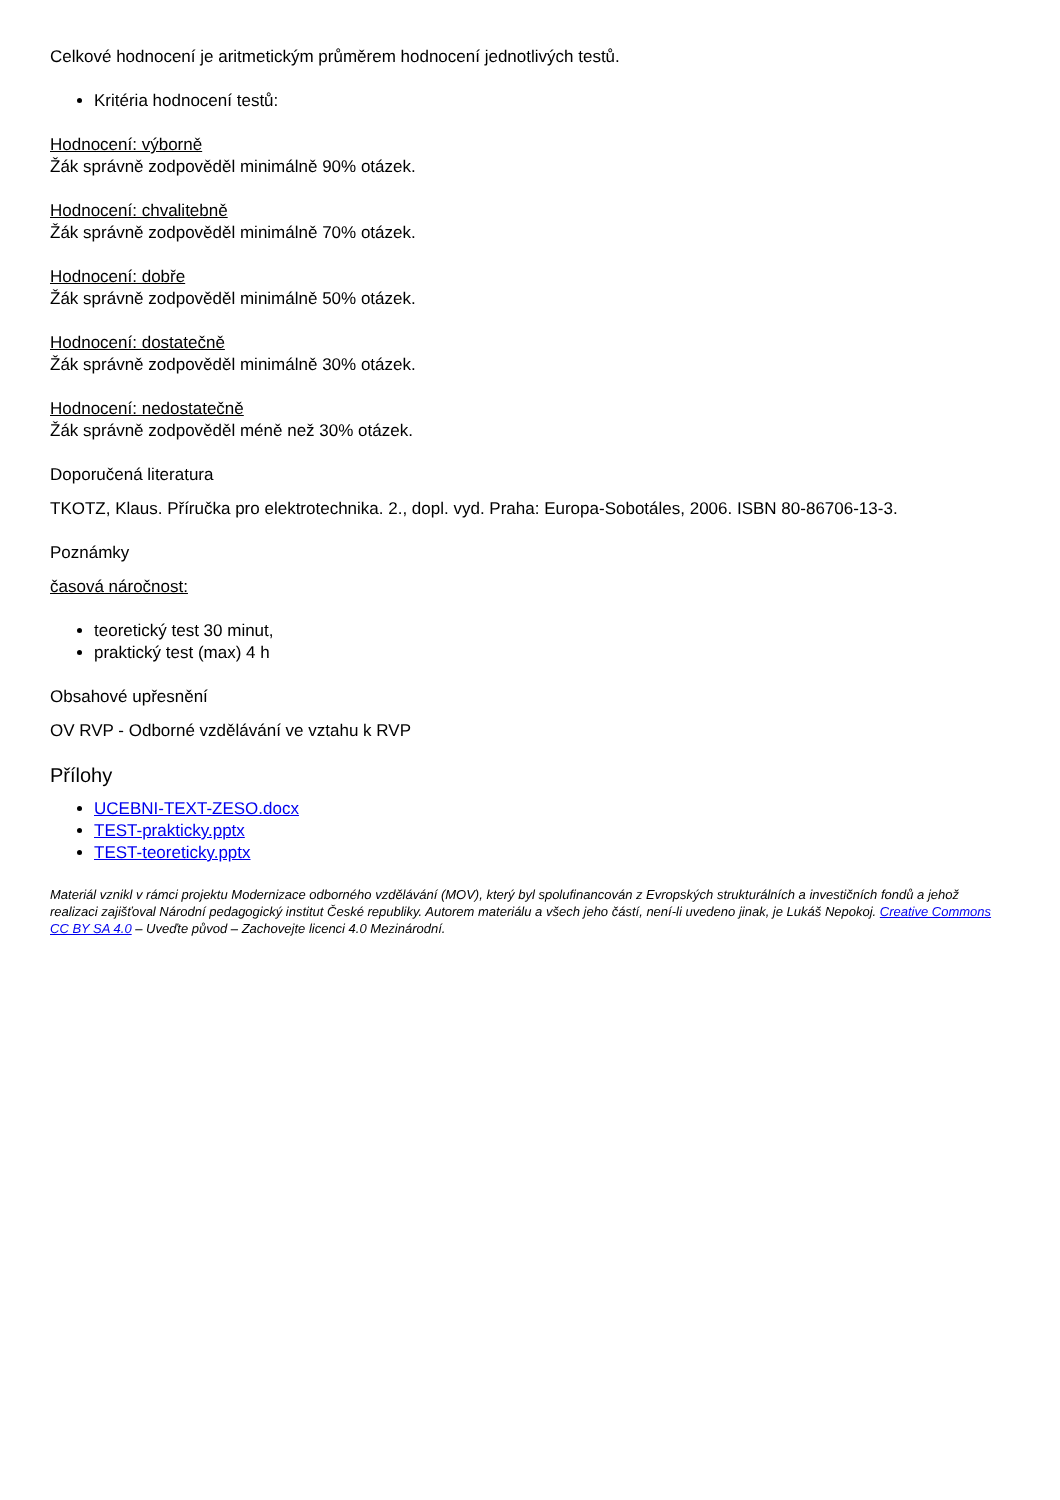Celkové hodnocení je aritmetickým průměrem hodnocení jednotlivých testů.
Kritéria hodnocení testů:
Hodnocení: výborně
Žák správně zodpověděl minimálně 90% otázek.
Hodnocení: chvalitebně
Žák správně zodpověděl minimálně 70% otázek.
Hodnocení: dobře
Žák správně zodpověděl minimálně 50% otázek.
Hodnocení: dostatečně
Žák správně zodpověděl minimálně 30% otázek.
Hodnocení: nedostatečně
Žák správně zodpověděl méně než 30% otázek.
Doporučená literatura
TKOTZ, Klaus. Příručka pro elektrotechnika. 2., dopl. vyd. Praha: Europa-Sobotáles, 2006. ISBN 80-86706-13-3.
Poznámky
časová náročnost:
teoretický test 30 minut,
praktický test (max) 4 h
Obsahové upřesnění
OV RVP - Odborné vzdělávání ve vztahu k RVP
Přílohy
UCEBNI-TEXT-ZESO.docx
TEST-prakticky.pptx
TEST-teoreticky.pptx
Materiál vznikl v rámci projektu Modernizace odborného vzdělávání (MOV), který byl spolufinancován z Evropských strukturálních a investičních fondů a jehož realizaci zajišťoval Národní pedagogický institut České republiky. Autorem materiálu a všech jeho částí, není-li uvedeno jinak, je Lukáš Nepokoj. Creative Commons CC BY SA 4.0 – Uveďte původ – Zachovejte licenci 4.0 Mezinárodní.